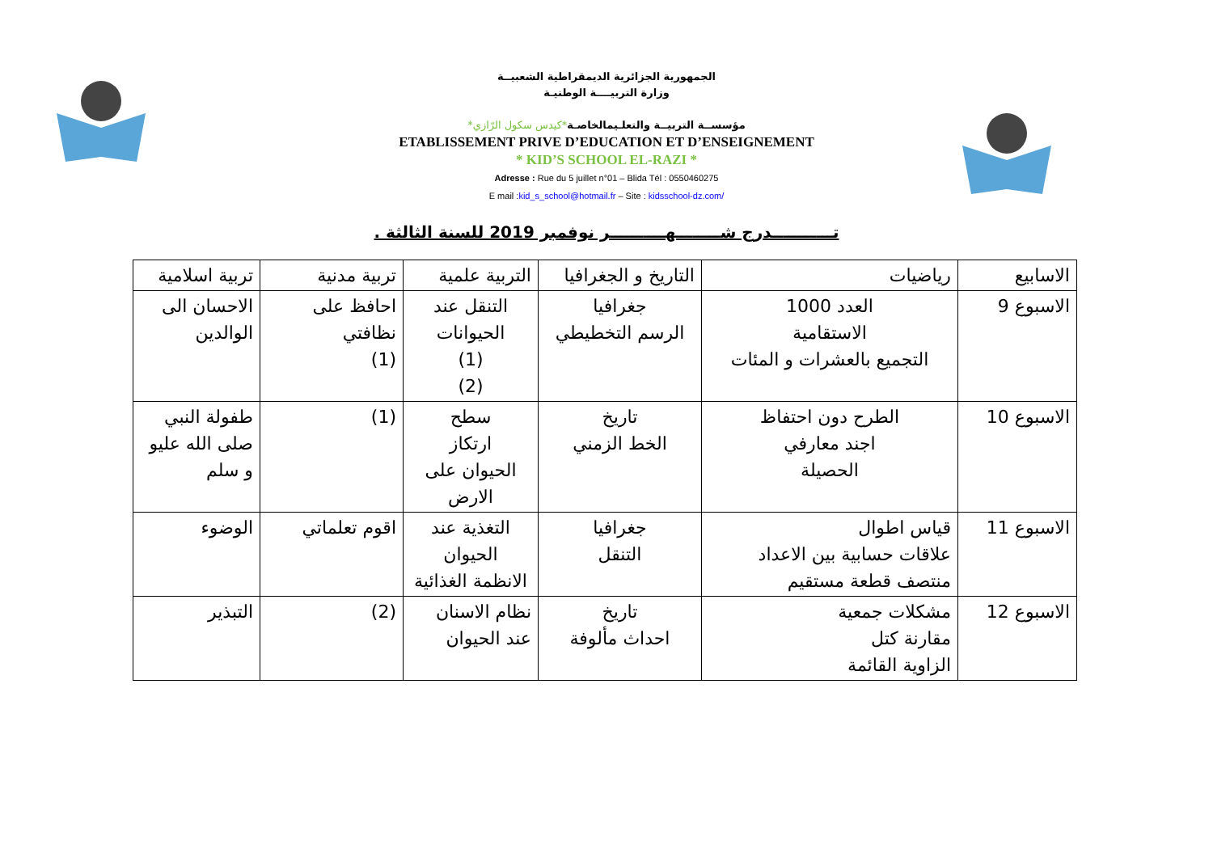الجمهورية الجزائرية الديمقراطية الشعبيــة
وزارة التربيــــة الوطنيـة
مؤسســة التربيــة والتعلـيمالخاصـة*كيدس سكول الرّازي*
ETABLISSEMENT PRIVE D’EDUCATION ET D’ENSEIGNEMENT
* KID’S SCHOOL EL-RAZI *
Adresse : Rue du 5 juillet n°01 – Blida Tél : 0550460275
E mail :kid_s_school@hotmail.fr – Site : kidsschool-dz.com/
تـــــــــــدرج شــــــــهــــــــــر نوفمبر 2019 للسنة الثالثة .
| الاسابيع | رياضيات | التاريخ و الجغرافيا | التربية علمية | تربية مدنية | تربية اسلامية |
| الاسبوع 9 | العدد 1000 الاستقامية التجميع بالعشرات و المئات | جغرافيا الرسم التخطيطي | التنقل عند الحيوانات (1) (2) | احافظ على نظافتي (1) | الاحسان الى الوالدين |
| الاسبوع 10 | الطرح دون احتفاظ اجند معارفي الحصيلة | تاريخ الخط الزمني | سطح ارتكاز الحيوان على الارض | (1) | طفولة النبي صلى الله عليو و سلم |
| الاسبوع 11 | قياس اطوال علاقات حسابية بين الاعداد منتصف قطعة مستقيم | جغرافيا التنقل | التغذية عند الحيوان الانظمة الغذائية | اقوم تعلماتي | الوضوء |
| الاسبوع 12 | مشكلات جمعية مقارنة كتل الزاوية القائمة | تاريخ احداث مألوفة | نظام الاسنان عند الحيوان | (2) | التبذير |